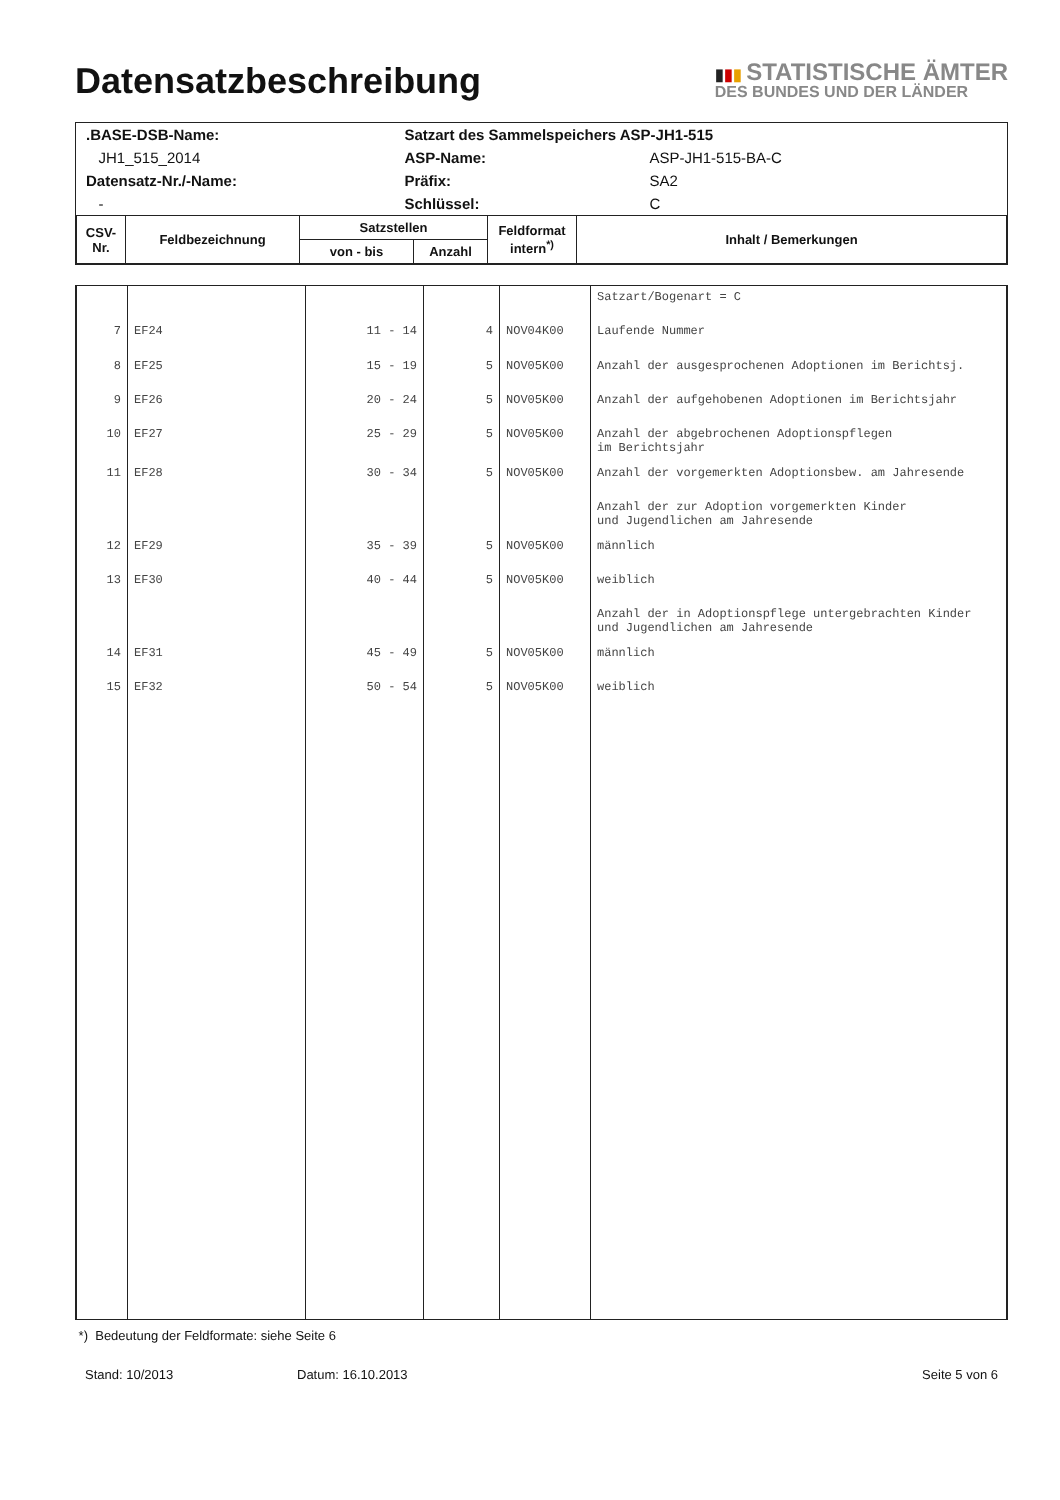Datensatzbeschreibung
▮▮▮ STATISTISCHE ÄMTER
DES BUNDES UND DER LÄNDER
| .BASE-DSB-Name: | Satzart des Sammelspeichers ASP-JH1-515 | |
| JH1_515_2014 | ASP-Name: | ASP-JH1-515-BA-C |
| Datensatz-Nr./-Name: | Präfix: | SA2 |
| - | Schlüssel: | C |
| CSV- Nr. | Feldbezeichnung | Satzstellen | | Feldformat intern<sup>*)</sup> | Inhalt / Bemerkungen |
| --- | --- | --- | --- | --- | --- |
| | | von - bis | Anzahl | | |
| | | | | | Satzart/Bogenart = C |
| 7 | EF24 | 11 - 14 | 4 | NOV04K00 | Laufende Nummer |
| 8 | EF25 | 15 - 19 | 5 | NOV05K00 | Anzahl der ausgesprochenen Adoptionen im Berichtsj. |
| 9 | EF26 | 20 - 24 | 5 | NOV05K00 | Anzahl der aufgehobenen Adoptionen im Berichtsjahr |
| 10 | EF27 | 25 - 29 | 5 | NOV05K00 | Anzahl der abgebrochenen Adoptionspflegen im Berichtsjahr |
| 11 | EF28 | 30 - 34 | 5 | NOV05K00 | Anzahl der vorgemerkten Adoptionsbew. am Jahresende |
| | | | | | Anzahl der zur Adoption vorgemerkten Kinder und Jugendlichen am Jahresende |
| 12 | EF29 | 35 - 39 | 5 | NOV05K00 | männlich |
| 13 | EF30 | 40 - 44 | 5 | NOV05K00 | weiblich |
| | | | | | Anzahl der in Adoptionspflege untergebrachten Kinder und Jugendlichen am Jahresende |
| 14 | EF31 | 45 - 49 | 5 | NOV05K00 | männlich |
| 15 | EF32 | 50 - 54 | 5 | NOV05K00 | weiblich |
*) Bedeutung der Feldformate: siehe Seite 6
Stand: 10/2013 Datum: 16.10.2013 Seite 5 von 6